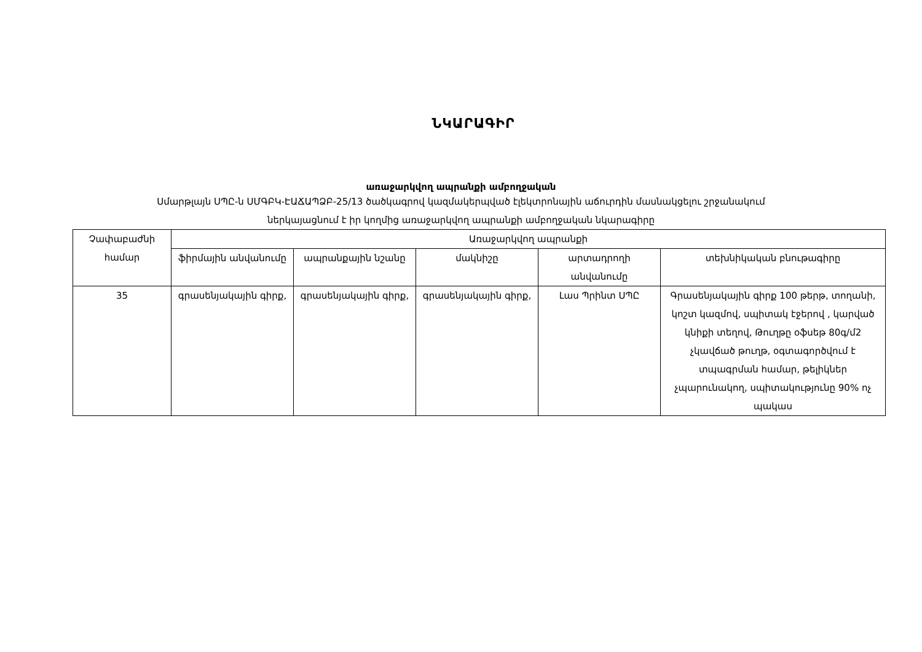ՆԿԱՐԱԳԻՐ
առաջարկվող ապրանքի ամբողջական
Սմարթլայն ՍՊԸ-ն ՍՄԳԲԿ-ԷԱՃԱՊՁԲ-25/13 ծածկագրով կազմակերպված էլեկտրոնային աճուրդին մասնակցելու շրջանակում
ներկայացնում է իր կողմից առաջարկվող ապրանքի ամբողջական նկարագիրը
| Չափաբաժնի համար | Առաջարկվող ապրանքի | | | | |
| --- | --- | --- | --- | --- | --- |
| | ֆիրմային անվանումը | ապրանքային նշանը | մակնիշը | արտադրողի անվանումը | տեխնիկական բնութագիրը |
| 35 | գրասենյակային գիրք, | գրասենյակային գիրք, | գրասենյակային գիրք, | Լաս Պրինտ ՍՊԸ | Գրասենյակային գիրք 100 թերթ, տողանի, կոշտ կազմով, սպիտակ էջերով , կարված կնիքի տեղով, Թուղթը օֆսեթ 80գ/մ2 չկավճած թուղթ, օգտագործվում է տպագրման համար, թելիկներ չպարունակող, սպիտակությունը 90% ոչ պակաս |